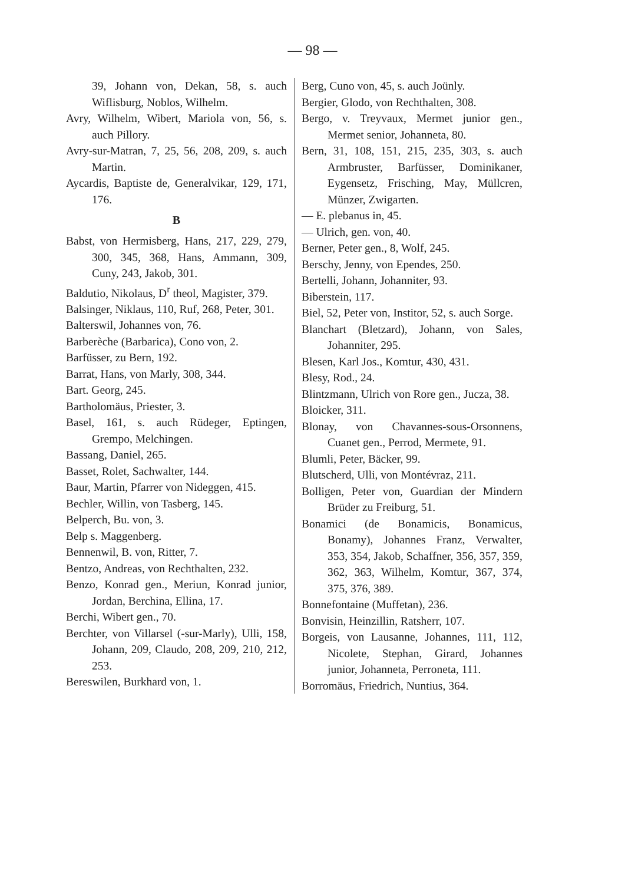— 98 —
39, Johann von, Dekan, 58, s. auch Wiflisburg, Noblos, Wilhelm.
Avry, Wilhelm, Wibert, Mariola von, 56, s. auch Pillory.
Avry-sur-Matran, 7, 25, 56, 208, 209, s. auch Martin.
Aycardis, Baptiste de, Generalvikar, 129, 171, 176.
B
Babst, von Hermisberg, Hans, 217, 229, 279, 300, 345, 368, Hans, Ammann, 309, Cuny, 243, Jakob, 301.
Baldutio, Nikolaus, D<sup>r</sup> theol, Magister, 379.
Balsinger, Niklaus, 110, Ruf, 268, Peter, 301.
Balterswil, Johannes von, 76.
Barberèche (Barbarica), Cono von, 2.
Barfüsser, zu Bern, 192.
Barrat, Hans, von Marly, 308, 344.
Bart. Georg, 245.
Bartholomäus, Priester, 3.
Basel, 161, s. auch Rüdeger, Eptingen, Grempo, Melchingen.
Bassang, Daniel, 265.
Basset, Rolet, Sachwalter, 144.
Baur, Martin, Pfarrer von Nideggen, 415.
Bechler, Willin, von Tasberg, 145.
Belperch, Bu. von, 3.
Belp s. Maggenberg.
Bennenwil, B. von, Ritter, 7.
Bentzo, Andreas, von Rechthalten, 232.
Benzo, Konrad gen., Meriun, Konrad junior, Jordan, Berchina, Ellina, 17.
Berchi, Wibert gen., 70.
Berchter, von Villarsel (-sur-Marly), Ulli, 158, Johann, 209, Claudo, 208, 209, 210, 212, 253.
Bereswilen, Burkhard von, 1.
Berg, Cuno von, 45, s. auch Joünly.
Bergier, Glodo, von Rechthalten, 308.
Bergo, v. Treyvaux, Mermet junior gen., Mermet senior, Johanneta, 80.
Bern, 31, 108, 151, 215, 235, 303, s. auch Armbruster, Barfüsser, Dominikaner, Eygensetz, Frisching, May, Müllcren, Münzer, Zwigarten.
— E. plebanus in, 45.
— Ulrich, gen. von, 40.
Berner, Peter gen., 8, Wolf, 245.
Berschy, Jenny, von Ependes, 250.
Bertelli, Johann, Johanniter, 93.
Biberstein, 117.
Biel, 52, Peter von, Institor, 52, s. auch Sorge.
Blanchart (Bletzard), Johann, von Sales, Johanniter, 295.
Blesen, Karl Jos., Komtur, 430, 431.
Blesy, Rod., 24.
Blintzmann, Ulrich von Rore gen., Jucza, 38.
Bloicker, 311.
Blonay, von Chavannes-sous-Orsonnens, Cuanet gen., Perrod, Mermete, 91.
Blumli, Peter, Bäcker, 99.
Blutscherd, Ulli, von Montévraz, 211.
Bolligen, Peter von, Guardian der Mindern Brüder zu Freiburg, 51.
Bonamici (de Bonamicis, Bonamicus, Bonamy), Johannes Franz, Verwalter, 353, 354, Jakob, Schaffner, 356, 357, 359, 362, 363, Wilhelm, Komtur, 367, 374, 375, 376, 389.
Bonnefontaine (Muffetan), 236.
Bonvisin, Heinzillin, Ratsherr, 107.
Borgeis, von Lausanne, Johannes, 111, 112, Nicolete, Stephan, Girard, Johannes junior, Johanneta, Perroneta, 111.
Borromäus, Friedrich, Nuntius, 364.